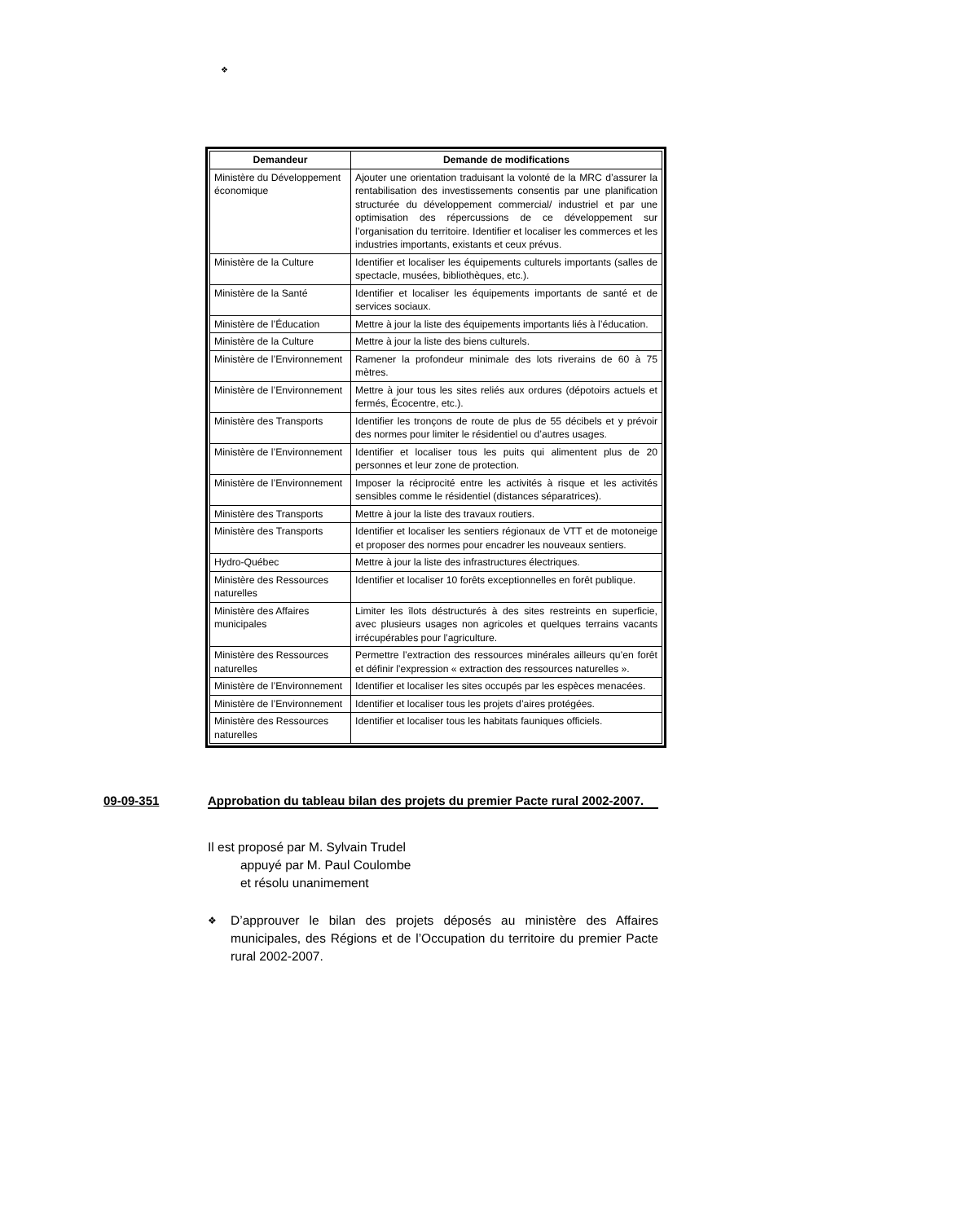❖
| Demandeur | Demande de modifications |
| --- | --- |
| Ministère du Développement économique | Ajouter une orientation traduisant la volonté de la MRC d’assurer la rentabilisation des investissements consentis par une planification structurée du développement commercial/ industriel et par une optimisation des répercussions de ce développement sur l’organisation du territoire. Identifier et localiser les commerces et les industries importants, existants et ceux prévus. |
| Ministère de la Culture | Identifier et localiser les équipements culturels importants (salles de spectacle, musées, bibliothèques, etc.). |
| Ministère de la Santé | Identifier et localiser les équipements importants de santé et de services sociaux. |
| Ministère de l’Éducation | Mettre à jour la liste des équipements importants liés à l’éducation. |
| Ministère de la Culture | Mettre à jour la liste des biens culturels. |
| Ministère de l’Environnement | Ramener la profondeur minimale des lots riverains de 60 à 75 mètres. |
| Ministère de l’Environnement | Mettre à jour tous les sites reliés aux ordures (dépotoirs actuels et fermés, Écocentre, etc.). |
| Ministère des Transports | Identifier les tronçons de route de plus de 55 décibels et y prévoir des normes pour limiter le résidentiel ou d’autres usages. |
| Ministère de l’Environnement | Identifier et localiser tous les puits qui alimentent plus de 20 personnes et leur zone de protection. |
| Ministère de l’Environnement | Imposer la réciprocité entre les activités à risque et les activités sensibles comme le résidentiel (distances séparatrices). |
| Ministère des Transports | Mettre à jour la liste des travaux routiers. |
| Ministère des Transports | Identifier et localiser les sentiers régionaux de VTT et de motoneige et proposer des normes pour encadrer les nouveaux sentiers. |
| Hydro-Québec | Mettre à jour la liste des infrastructures électriques. |
| Ministère des Ressources naturelles | Identifier et localiser 10 forêts exceptionnelles en forêt publique. |
| Ministère des Affaires municipales | Limiter les îlots déstructurés à des sites restreints en superficie, avec plusieurs usages non agricoles et quelques terrains vacants irrécupérables pour l’agriculture. |
| Ministère des Ressources naturelles | Permettre l’extraction des ressources minérales ailleurs qu’en forêt et définir l’expression « extraction des ressources naturelles ». |
| Ministère de l’Environnement | Identifier et localiser les sites occupés par les espèces menacées. |
| Ministère de l’Environnement | Identifier et localiser tous les projets d’aires protégées. |
| Ministère des Ressources naturelles | Identifier et localiser tous les habitats fauniques officiels. |
09-09-351 Approbation du tableau bilan des projets du premier Pacte rural 2002-2007.
Il est proposé par M. Sylvain Trudel
appuyé par M. Paul Coulombe
et résolu unanimement
❖ D’approuver le bilan des projets déposés au ministère des Affaires municipales, des Régions et de l’Occupation du territoire du premier Pacte rural 2002-2007.